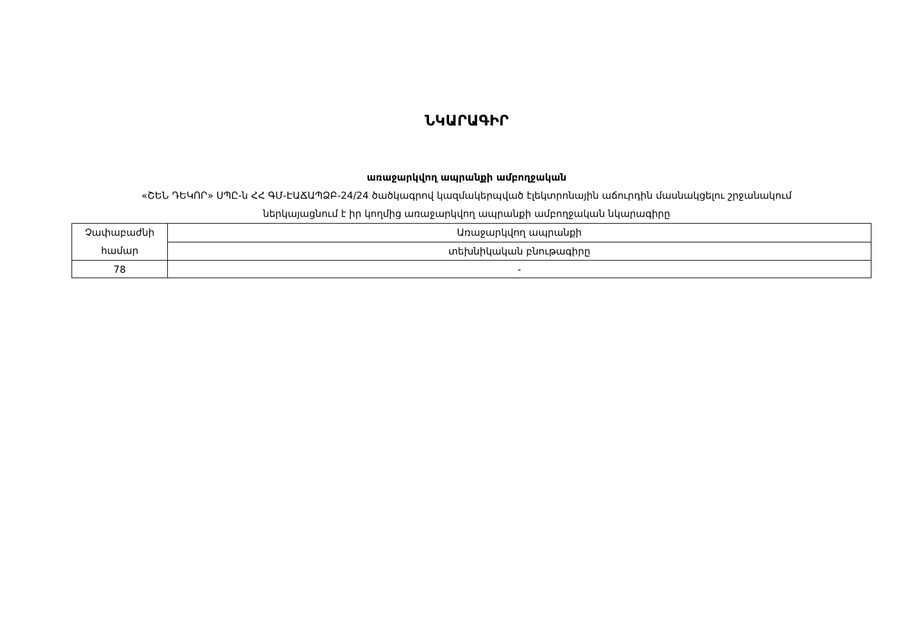ՆԿԱՐԱԳԻՐ
առաջարկվող ապրանքի ամբողջական
«ՇԵՆ ԴԵԿՈՐ» ՍՊԸ-ն ՀՀ ԳՄ-ԷԱՃԱՊՁԲ-24/24 ծածկագրով կազմակերպված էլեկտրոնային աճուրդին մասնակցելու շրջանակում
ներկայացնում է իր կողմից առաջարկվող ապրանքի ամբողջական նկարագիրը
| Չափաբաժնի համար | Առաջարկվող ապրանքի |
| | տեխնիկական բնութագիրը |
| 78 | - |